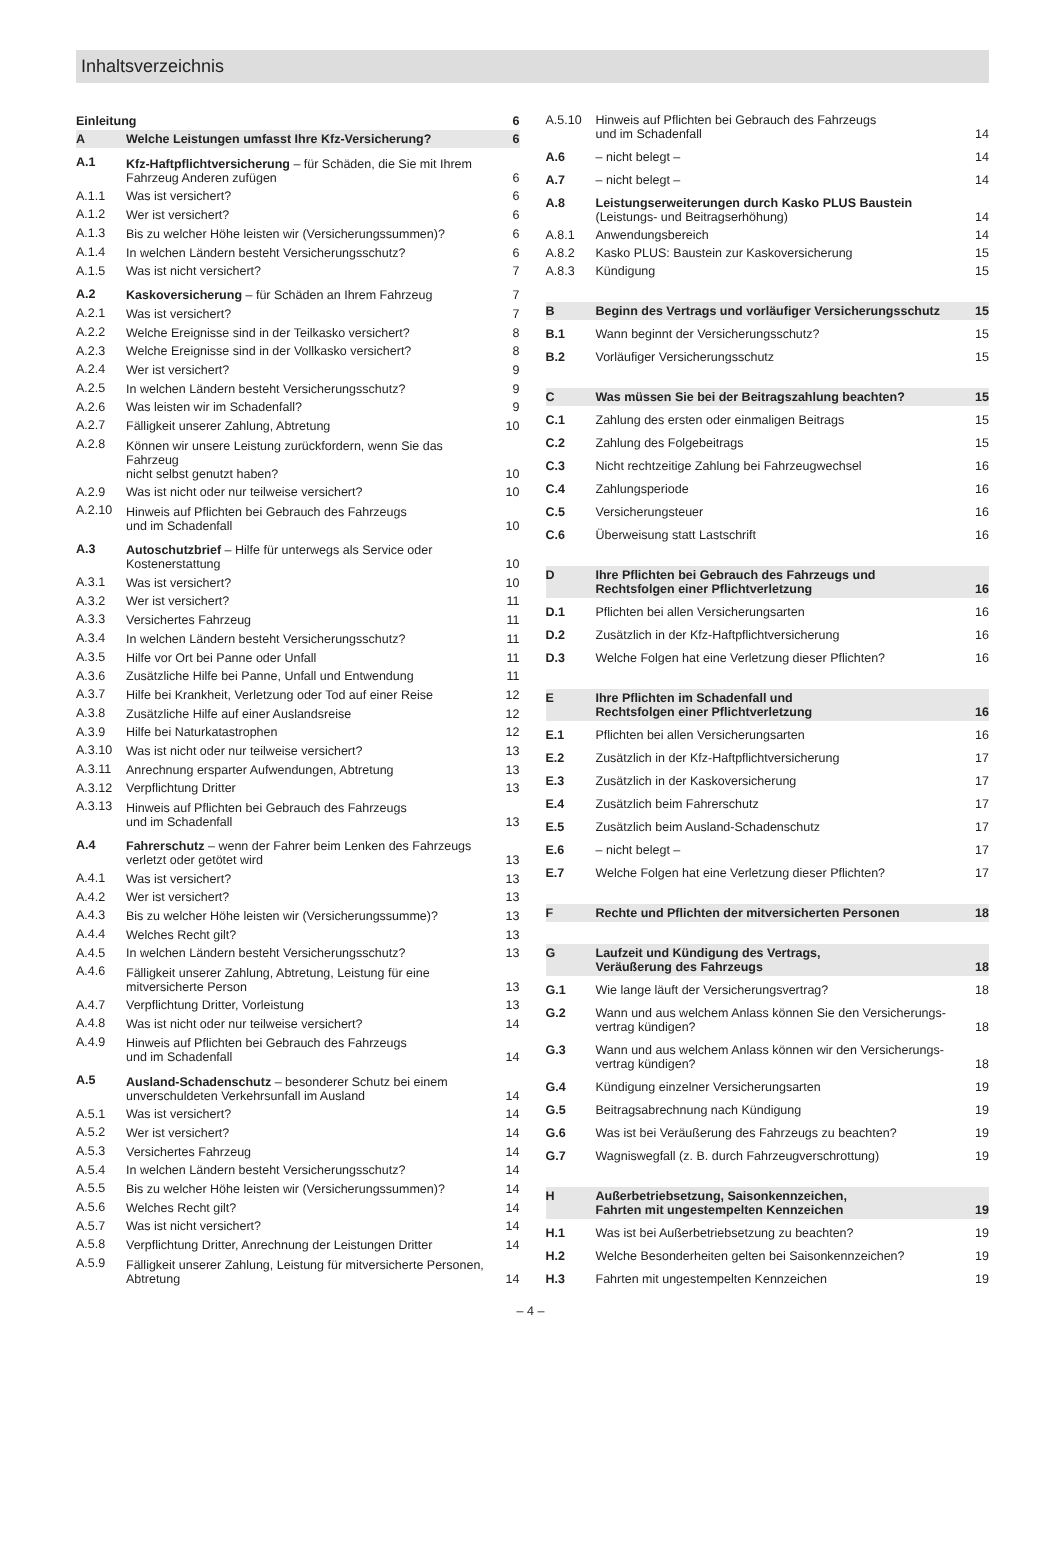Inhaltsverzeichnis
| Einleitung | | 6 |
| A | Welche Leistungen umfasst Ihre Kfz-Versicherung? | 6 |
| A.1 | Kfz-Haftpflichtversicherung – für Schäden, die Sie mit Ihrem Fahrzeug Anderen zufügen | 6 |
| A.1.1 | Was ist versichert? | 6 |
| A.1.2 | Wer ist versichert? | 6 |
| A.1.3 | Bis zu welcher Höhe leisten wir (Versicherungssummen)? | 6 |
| A.1.4 | In welchen Ländern besteht Versicherungsschutz? | 6 |
| A.1.5 | Was ist nicht versichert? | 7 |
| A.2 | Kaskoversicherung – für Schäden an Ihrem Fahrzeug | 7 |
| A.2.1 | Was ist versichert? | 7 |
| A.2.2 | Welche Ereignisse sind in der Teilkasko versichert? | 8 |
| A.2.3 | Welche Ereignisse sind in der Vollkasko versichert? | 8 |
| A.2.4 | Wer ist versichert? | 9 |
| A.2.5 | In welchen Ländern besteht Versicherungsschutz? | 9 |
| A.2.6 | Was leisten wir im Schadenfall? | 9 |
| A.2.7 | Fälligkeit unserer Zahlung, Abtretung | 10 |
| A.2.8 | Können wir unsere Leistung zurückfordern, wenn Sie das Fahrzeug nicht selbst genutzt haben? | 10 |
| A.2.9 | Was ist nicht oder nur teilweise versichert? | 10 |
| A.2.10 | Hinweis auf Pflichten bei Gebrauch des Fahrzeugs und im Schadenfall | 10 |
| A.3 | Autoschutzbrief – Hilfe für unterwegs als Service oder Kostenerstattung | 10 |
| A.3.1 | Was ist versichert? | 10 |
| A.3.2 | Wer ist versichert? | 11 |
| A.3.3 | Versichertes Fahrzeug | 11 |
| A.3.4 | In welchen Ländern besteht Versicherungsschutz? | 11 |
| A.3.5 | Hilfe vor Ort bei Panne oder Unfall | 11 |
| A.3.6 | Zusätzliche Hilfe bei Panne, Unfall und Entwendung | 11 |
| A.3.7 | Hilfe bei Krankheit, Verletzung oder Tod auf einer Reise | 12 |
| A.3.8 | Zusätzliche Hilfe auf einer Auslandsreise | 12 |
| A.3.9 | Hilfe bei Naturkatastrophen | 12 |
| A.3.10 | Was ist nicht oder nur teilweise versichert? | 13 |
| A.3.11 | Anrechnung ersparter Aufwendungen, Abtretung | 13 |
| A.3.12 | Verpflichtung Dritter | 13 |
| A.3.13 | Hinweis auf Pflichten bei Gebrauch des Fahrzeugs und im Schadenfall | 13 |
| A.4 | Fahrerschutz – wenn der Fahrer beim Lenken des Fahrzeugs verletzt oder getötet wird | 13 |
| A.4.1 | Was ist versichert? | 13 |
| A.4.2 | Wer ist versichert? | 13 |
| A.4.3 | Bis zu welcher Höhe leisten wir (Versicherungssumme)? | 13 |
| A.4.4 | Welches Recht gilt? | 13 |
| A.4.5 | In welchen Ländern besteht Versicherungsschutz? | 13 |
| A.4.6 | Fälligkeit unserer Zahlung, Abtretung, Leistung für eine mitversicherte Person | 13 |
| A.4.7 | Verpflichtung Dritter, Vorleistung | 13 |
| A.4.8 | Was ist nicht oder nur teilweise versichert? | 14 |
| A.4.9 | Hinweis auf Pflichten bei Gebrauch des Fahrzeugs und im Schadenfall | 14 |
| A.5 | Ausland-Schadenschutz – besonderer Schutz bei einem unverschuldeten Verkehrsunfall im Ausland | 14 |
| A.5.1 | Was ist versichert? | 14 |
| A.5.2 | Wer ist versichert? | 14 |
| A.5.3 | Versichertes Fahrzeug | 14 |
| A.5.4 | In welchen Ländern besteht Versicherungsschutz? | 14 |
| A.5.5 | Bis zu welcher Höhe leisten wir (Versicherungssummen)? | 14 |
| A.5.6 | Welches Recht gilt? | 14 |
| A.5.7 | Was ist nicht versichert? | 14 |
| A.5.8 | Verpflichtung Dritter, Anrechnung der Leistungen Dritter | 14 |
| A.5.9 | Fälligkeit unserer Zahlung, Leistung für mitversicherte Personen, Abtretung | 14 |
| A.5.10 | Hinweis auf Pflichten bei Gebrauch des Fahrzeugs und im Schadenfall | 14 |
| A.6 | – nicht belegt – | 14 |
| A.7 | – nicht belegt – | 14 |
| A.8 | Leistungserweiterungen durch Kasko PLUS Baustein (Leistungs- und Beitragserhöhung) | 14 |
| A.8.1 | Anwendungsbereich | 14 |
| A.8.2 | Kasko PLUS: Baustein zur Kaskoversicherung | 15 |
| A.8.3 | Kündigung | 15 |
| B | Beginn des Vertrags und vorläufiger Versicherungsschutz | 15 |
| B.1 | Wann beginnt der Versicherungsschutz? | 15 |
| B.2 | Vorläufiger Versicherungsschutz | 15 |
| C | Was müssen Sie bei der Beitragszahlung beachten? | 15 |
| C.1 | Zahlung des ersten oder einmaligen Beitrags | 15 |
| C.2 | Zahlung des Folgebeitrags | 15 |
| C.3 | Nicht rechtzeitige Zahlung bei Fahrzeugwechsel | 16 |
| C.4 | Zahlungsperiode | 16 |
| C.5 | Versicherungsteuer | 16 |
| C.6 | Überweisung statt Lastschrift | 16 |
| D | Ihre Pflichten bei Gebrauch des Fahrzeugs und Rechtsfolgen einer Pflichtverletzung | 16 |
| D.1 | Pflichten bei allen Versicherungsarten | 16 |
| D.2 | Zusätzlich in der Kfz-Haftpflichtversicherung | 16 |
| D.3 | Welche Folgen hat eine Verletzung dieser Pflichten? | 16 |
| E | Ihre Pflichten im Schadenfall und Rechtsfolgen einer Pflichtverletzung | 16 |
| E.1 | Pflichten bei allen Versicherungsarten | 16 |
| E.2 | Zusätzlich in der Kfz-Haftpflichtversicherung | 17 |
| E.3 | Zusätzlich in der Kaskoversicherung | 17 |
| E.4 | Zusätzlich beim Fahrerschutz | 17 |
| E.5 | Zusätzlich beim Ausland-Schadenschutz | 17 |
| E.6 | – nicht belegt – | 17 |
| E.7 | Welche Folgen hat eine Verletzung dieser Pflichten? | 17 |
| F | Rechte und Pflichten der mitversicherten Personen | 18 |
| G | Laufzeit und Kündigung des Vertrags, Veräußerung des Fahrzeugs | 18 |
| G.1 | Wie lange läuft der Versicherungsvertrag? | 18 |
| G.2 | Wann und aus welchem Anlass können Sie den Versicherungs- vertrag kündigen? | 18 |
| G.3 | Wann und aus welchem Anlass können wir den Versicherungs- vertrag kündigen? | 18 |
| G.4 | Kündigung einzelner Versicherungsarten | 19 |
| G.5 | Beitragsabrechnung nach Kündigung | 19 |
| G.6 | Was ist bei Veräußerung des Fahrzeugs zu beachten? | 19 |
| G.7 | Wagniswegfall (z. B. durch Fahrzeugverschrottung) | 19 |
| H | Außerbetriebsetzung, Saisonkennzeichen, Fahrten mit ungestempelten Kennzeichen | 19 |
| H.1 | Was ist bei Außerbetriebsetzung zu beachten? | 19 |
| H.2 | Welche Besonderheiten gelten bei Saisonkennzeichen? | 19 |
| H.3 | Fahrten mit ungestempelten Kennzeichen | 19 |
– 4 –